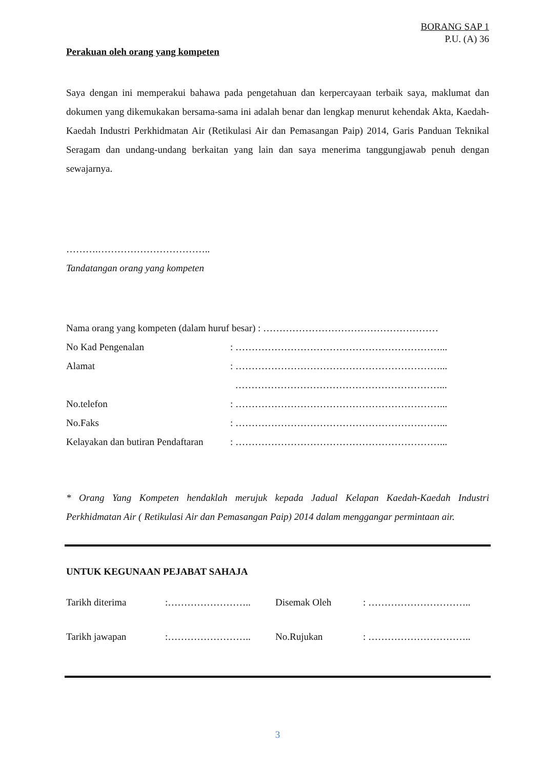BORANG SAP 1
P.U. (A) 36
Perakuan oleh orang yang kompeten
Saya dengan ini memperakui bahawa pada pengetahuan dan kerpercayaan terbaik saya, maklumat dan dokumen yang dikemukakan bersama-sama ini adalah benar dan lengkap menurut kehendak Akta, Kaedah-Kaedah Industri Perkhidmatan Air (Retikulasi Air dan Pemasangan Paip) 2014, Garis Panduan Teknikal Seragam dan undang-undang berkaitan yang lain dan saya menerima tanggungjawab penuh dengan sewajarnya.
……….……………………………..
Tandatangan orang yang kompeten
Nama orang yang kompeten (dalam huruf besar) : ………………………………………………
No Kad Pengenalan: ………………………………………………………...
Alamat: ………………………………………………………...
………………………………………………………...
No.telefon: ………………………………………………………...
No.Faks: ………………………………………………………...
Kelayakan dan butiran Pendaftaran: ………………………………………………………...
* Orang Yang Kompeten hendaklah merujuk kepada Jadual Kelapan Kaedah-Kaedah Industri Perkhidmatan Air ( Retikulasi Air dan Pemasangan Paip) 2014 dalam menggangar permintaan air.
UNTUK KEGUNAAN PEJABAT SAHAJA
Tarikh diterima:…………………….. Disemak Oleh: …………………………..
Tarikh jawapan:…………………….. No.Rujukan: …………………………..
3